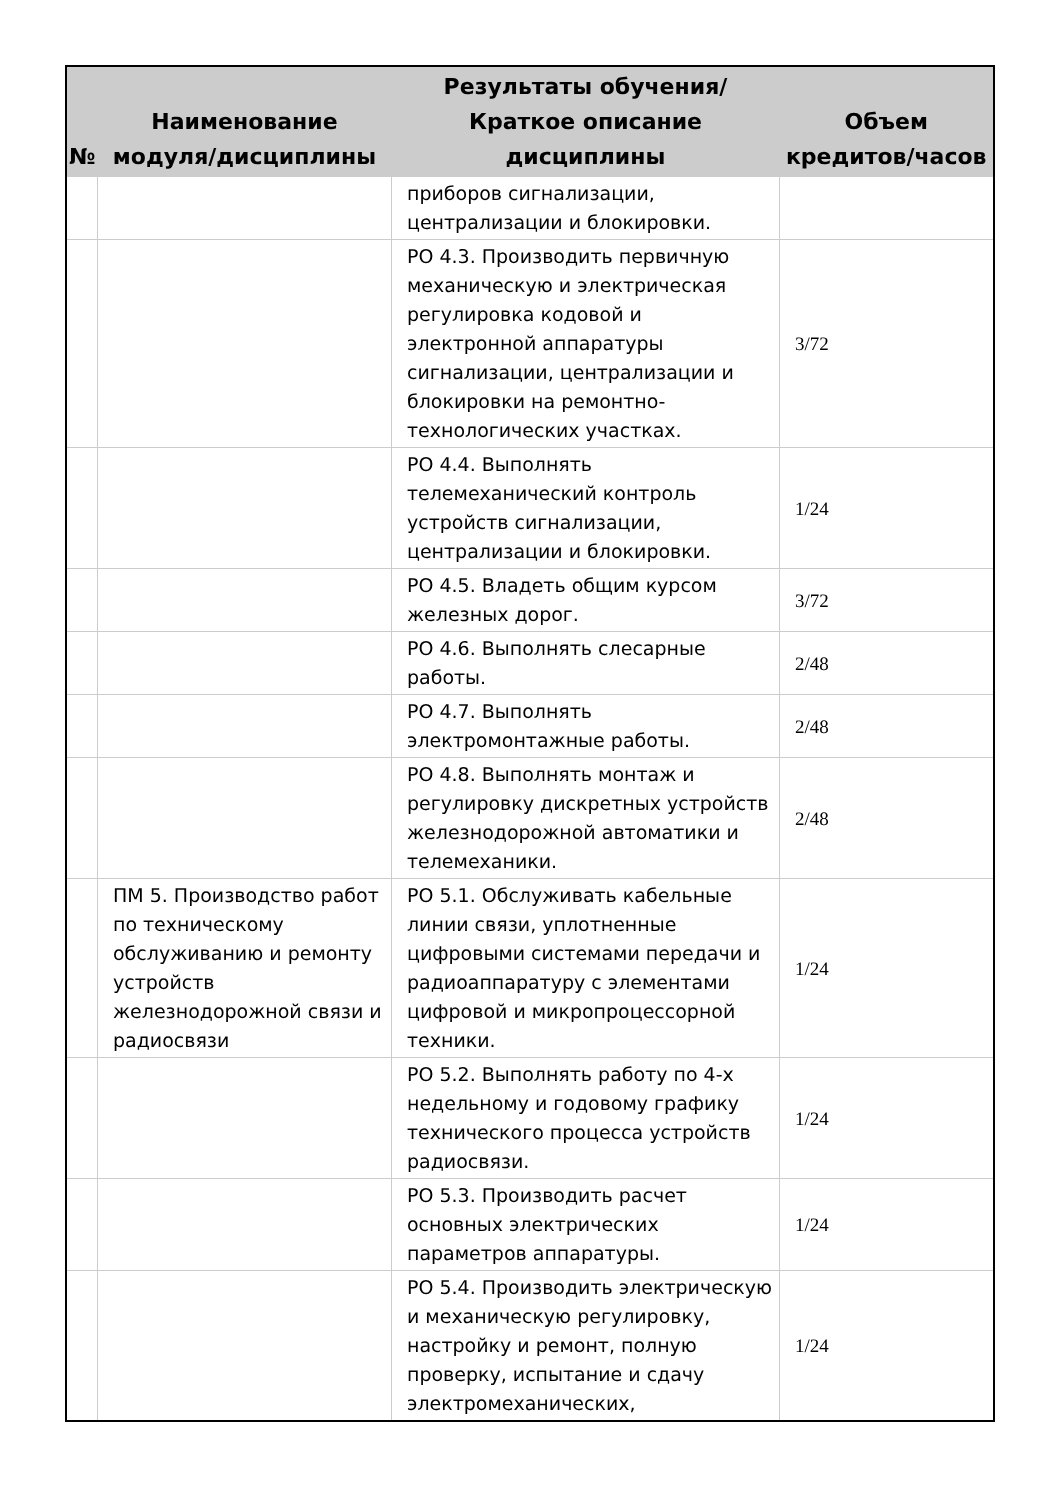| № | Наименование модуля/дисциплины | Результаты обучения/Краткое описание дисциплины | Объем кредитов/часов |
| --- | --- | --- | --- |
| | | приборов сигнализации, централизации и блокировки. | |
| | | РО 4.3. Производить первичную механическую и электрическая регулировка кодовой и электронной аппаратуры сигнализации, централизации и блокировки на ремонтно-технологических участках. | 3/72 |
| | | РО 4.4. Выполнять телемеханический контроль устройств сигнализации, централизации и блокировки. | 1/24 |
| | | РО 4.5. Владеть общим курсом железных дорог. | 3/72 |
| | | РО 4.6. Выполнять слесарные работы. | 2/48 |
| | | РО 4.7. Выполнять электромонтажные работы. | 2/48 |
| | | РО 4.8. Выполнять монтаж и регулировку дискретных устройств железнодорожной автоматики и телемеханики. | 2/48 |
| | ПМ 5. Производство работ по техническому обслуживанию и ремонту устройств железнодорожной связи и радиосвязи | РО 5.1. Обслуживать кабельные линии связи, уплотненные цифровыми системами передачи и радиоаппаратуру с элементами цифровой и микропроцессорной техники. | 1/24 |
| | | РО 5.2. Выполнять работу по 4-х недельному и годовому графику технического процесса устройств радиосвязи. | 1/24 |
| | | РО 5.3. Производить расчет основных электрических параметров аппаратуры. | 1/24 |
| | | РО 5.4. Производить электрическую и механическую регулировку, настройку и ремонт, полную проверку, испытание и сдачу электромеханических, | 1/24 |